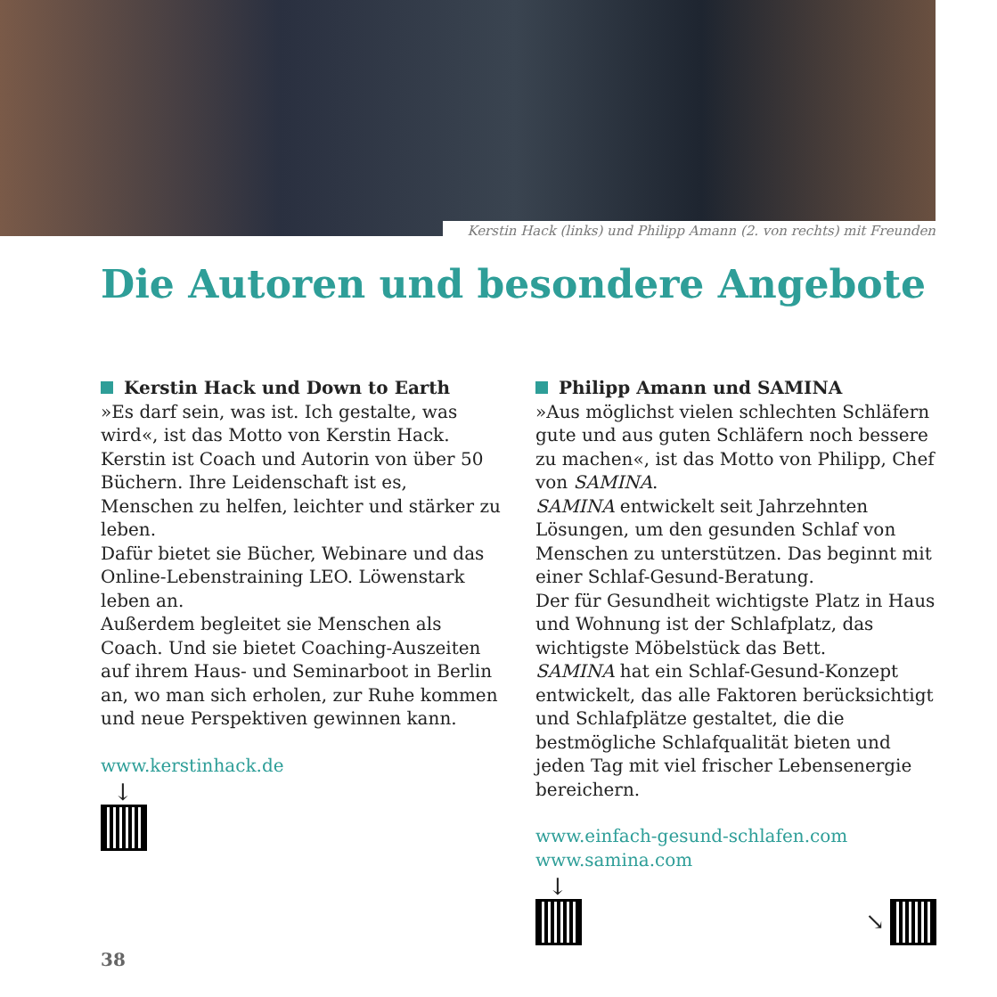Kerstin Hack (links) und Philipp Amann (2. von rechts) mit Freunden
Die Autoren und besondere Angebote
Kerstin Hack und Down to Earth
»Es darf sein, was ist. Ich gestalte, was wird«, ist das Motto von Kerstin Hack.
Kerstin ist Coach und Autorin von über 50 Büchern. Ihre Leidenschaft ist es, Menschen zu helfen, leichter und stärker zu leben.
Dafür bietet sie Bücher, Webinare und das Online-Lebenstraining LEO. Löwenstark leben an.
Außerdem begleitet sie Menschen als Coach. Und sie bietet Coaching-Auszeiten auf ihrem Haus- und Seminarboot in Berlin an, wo man sich erholen, zur Ruhe kommen und neue Perspektiven gewinnen kann.
www.kerstinhack.de
↓
Philipp Amann und SAMINA
»Aus möglichst vielen schlechten Schläfern gute und aus guten Schläfern noch bessere zu machen«, ist das Motto von Philipp, Chef von SAMINA.
SAMINA entwickelt seit Jahrzehnten Lösungen, um den gesunden Schlaf von Menschen zu unterstützen. Das beginnt mit einer Schlaf-Gesund-Beratung.
Der für Gesundheit wichtigste Platz in Haus und Wohnung ist der Schlafplatz, das wichtigste Möbelstück das Bett.
SAMINA hat ein Schlaf-Gesund-Konzept entwickelt, das alle Faktoren berücksichtigt und Schlafplätze gestaltet, die die bestmögliche Schlafqualität bieten und jeden Tag mit viel frischer Lebensenergie bereichern.
www.einfach-gesund-schlafen.com
www.samina.com
↓
↘
38